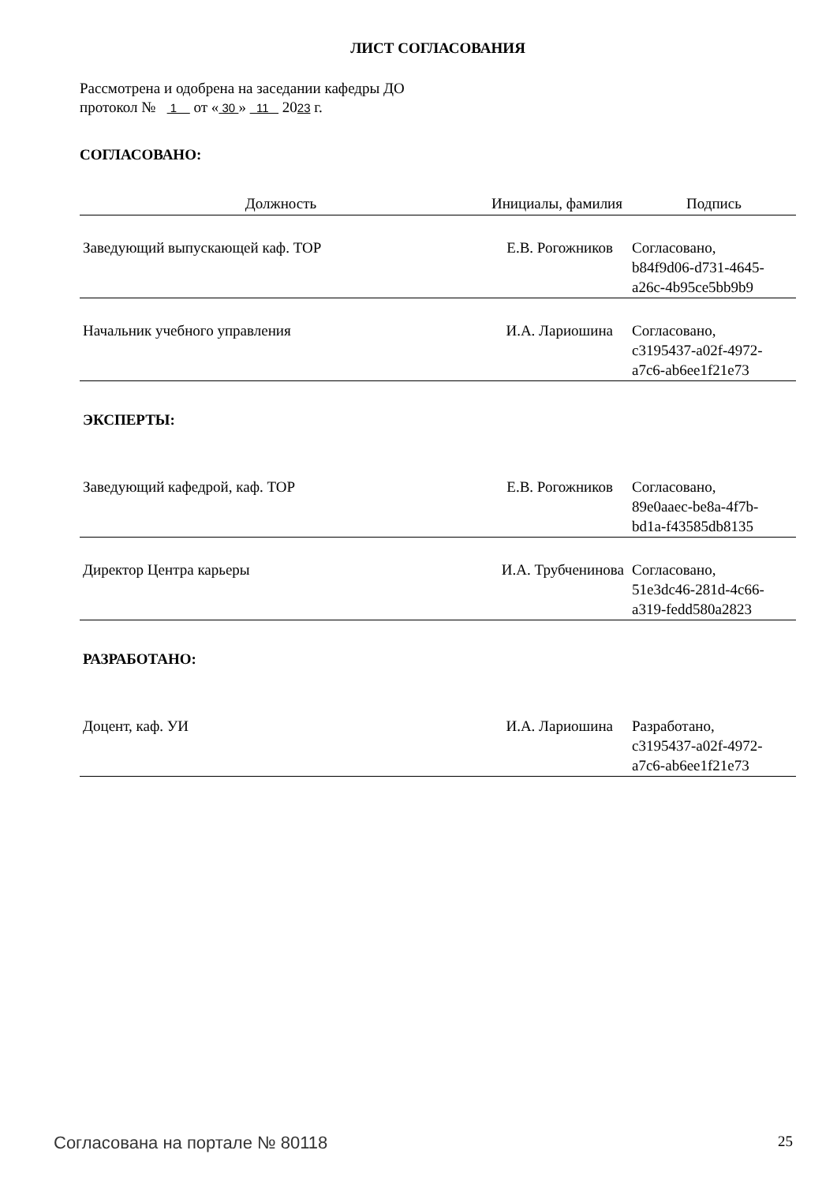ЛИСТ СОГЛАСОВАНИЯ
Рассмотрена и одобрена на заседании кафедры ДО
протокол № 1 от « 30 » 11 2023 г.
СОГЛАСОВАНО:
| Должность | Инициалы, фамилия | Подпись |
| --- | --- | --- |
| Заведующий выпускающей каф. ТОР | Е.В. Рогожников | Согласовано, b84f9d06-d731-4645- a26c-4b95ce5bb9b9 |
| Начальник учебного управления | И.А. Лариошина | Согласовано, c3195437-a02f-4972- a7c6-ab6ee1f21e73 |
| ЭКСПЕРТЫ: | | |
| Заведующий кафедрой, каф. ТОР | Е.В. Рогожников | Согласовано, 89e0aaec-be8a-4f7b- bd1a-f43585db8135 |
| Директор Центра карьеры | И.А. Трубченинова | Согласовано, 51e3dc46-281d-4c66- a319-fedd580a2823 |
| РАЗРАБОТАНО: | | |
| Доцент, каф. УИ | И.А. Лариошина | Разработано, c3195437-a02f-4972- a7c6-ab6ee1f21e73 |
Согласована на портале № 80118 25